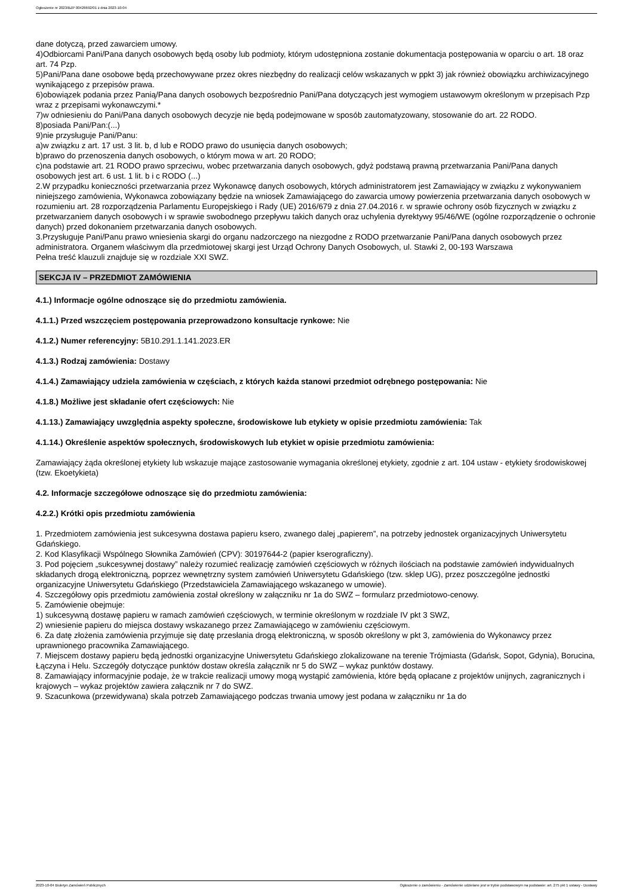Ogłoszenie nr 2023/BZP 00426692/01 z dnia 2023-10-04
dane dotyczą, przed zawarciem umowy.
4)Odbiorcami Pani/Pana danych osobowych będą osoby lub podmioty, którym udostępniona zostanie dokumentacja postępowania w oparciu o art. 18 oraz art. 74 Pzp.
5)Pani/Pana dane osobowe będą przechowywane przez okres niezbędny do realizacji celów wskazanych w ppkt 3) jak również obowiązku archiwizacyjnego wynikającego z przepisów prawa.
6)obowiązek podania przez Panią/Pana danych osobowych bezpośrednio Pani/Pana dotyczących jest wymogiem ustawowym określonym w przepisach Pzp wraz z przepisami wykonawczymi.*
7)w odniesieniu do Pani/Pana danych osobowych decyzje nie będą podejmowane w sposób zautomatyzowany, stosowanie do art. 22 RODO.
8)posiada Pani/Pan:(...)
9)nie przysługuje Pani/Panu:
a)w związku z art. 17 ust. 3 lit. b, d lub e RODO prawo do usunięcia danych osobowych;
b)prawo do przenoszenia danych osobowych, o którym mowa w art. 20 RODO;
c)na podstawie art. 21 RODO prawo sprzeciwu, wobec przetwarzania danych osobowych, gdyż podstawą prawną przetwarzania Pani/Pana danych osobowych jest art. 6 ust. 1 lit. b i c RODO (...)
2.W przypadku konieczności przetwarzania przez Wykonawcę danych osobowych, których administratorem jest Zamawiający w związku z wykonywaniem niniejszego zamówienia, Wykonawca zobowiązany będzie na wniosek Zamawiającego do zawarcia umowy powierzenia przetwarzania danych osobowych w rozumieniu art. 28 rozporządzenia Parlamentu Europejskiego i Rady (UE) 2016/679 z dnia 27.04.2016 r. w sprawie ochrony osób fizycznych w związku z przetwarzaniem danych osobowych i w sprawie swobodnego przepływu takich danych oraz uchylenia dyrektywy 95/46/WE (ogólne rozporządzenie o ochronie danych) przed dokonaniem przetwarzania danych osobowych.
3.Przysługuje Pani/Panu prawo wniesienia skargi do organu nadzorczego na niezgodne z RODO przetwarzanie Pani/Pana danych osobowych przez administratora. Organem właściwym dla przedmiotowej skargi jest Urząd Ochrony Danych Osobowych, ul. Stawki 2, 00-193 Warszawa
Pełna treść klauzuli znajduje się w rozdziale XXI SWZ.
SEKCJA IV – PRZEDMIOT ZAMÓWIENIA
4.1.) Informacje ogólne odnoszące się do przedmiotu zamówienia.
4.1.1.) Przed wszczęciem postępowania przeprowadzono konsultacje rynkowe: Nie
4.1.2.) Numer referencyjny: 5B10.291.1.141.2023.ER
4.1.3.) Rodzaj zamówienia: Dostawy
4.1.4.) Zamawiający udziela zamówienia w częściach, z których każda stanowi przedmiot odrębnego postępowania: Nie
4.1.8.) Możliwe jest składanie ofert częściowych: Nie
4.1.13.) Zamawiający uwzględnia aspekty społeczne, środowiskowe lub etykiety w opisie przedmiotu zamówienia: Tak
4.1.14.) Określenie aspektów społecznych, środowiskowych lub etykiet w opisie przedmiotu zamówienia:
Zamawiający żąda określonej etykiety lub wskazuje mające zastosowanie wymagania określonej etykiety, zgodnie z art. 104 ustaw - etykiety środowiskowej (tzw. Ekoetykieta)
4.2. Informacje szczegółowe odnoszące się do przedmiotu zamówienia:
4.2.2.) Krótki opis przedmiotu zamówienia
1. Przedmiotem zamówienia jest sukcesywna dostawa papieru ksero, zwanego dalej „papierem”, na potrzeby jednostek organizacyjnych Uniwersytetu Gdańskiego.
2. Kod Klasyfikacji Wspólnego Słownika Zamówień (CPV): 30197644-2 (papier kserograficzny).
3. Pod pojęciem „sukcesywnej dostawy” należy rozumieć realizację zamówień częściowych w różnych ilościach na podstawie zamówień indywidualnych składanych drogą elektroniczną, poprzez wewnętrzny system zamówień Uniwersytetu Gdańskiego (tzw. sklep UG), przez poszczególne jednostki organizacyjne Uniwersytetu Gdańskiego (Przedstawiciela Zamawiającego wskazanego w umowie).
4. Szczegółowy opis przedmiotu zamówienia został określony w załączniku nr 1a do SWZ – formularz przedmiotowo-cenowy.
5. Zamówienie obejmuje:
1) sukcesywną dostawę papieru w ramach zamówień częściowych, w terminie określonym w rozdziale IV pkt 3 SWZ,
2) wniesienie papieru do miejsca dostawy wskazanego przez Zamawiającego w zamówieniu częściowym.
6. Za datę złożenia zamówienia przyjmuje się datę przesłania drogą elektroniczną, w sposób określony w pkt 3, zamówienia do Wykonawcy przez uprawnionego pracownika Zamawiającego.
7. Miejscem dostawy papieru będą jednostki organizacyjne Uniwersytetu Gdańskiego zlokalizowane na terenie Trójmiasta (Gdańsk, Sopot, Gdynia), Borucina, Łączyna i Helu. Szczegóły dotyczące punktów dostaw określa załącznik nr 5 do SWZ – wykaz punktów dostawy.
8. Zamawiający informacyjnie podaje, że w trakcie realizacji umowy mogą wystąpić zamówienia, które będą opłacane z projektów unijnych, zagranicznych i krajowych – wykaz projektów zawiera załącznik nr 7 do SWZ.
9. Szacunkowa (przewidywana) skala potrzeb Zamawiającego podczas trwania umowy jest podana w załączniku nr 1a do
2023-10-04 Biuletyn Zamówień Publicznych Ogłoszenie o zamówieniu - Zamówienie udzielane jest w trybie podstawowym na podstawie: art. 275 pkt 1 ustawy - Dostawy